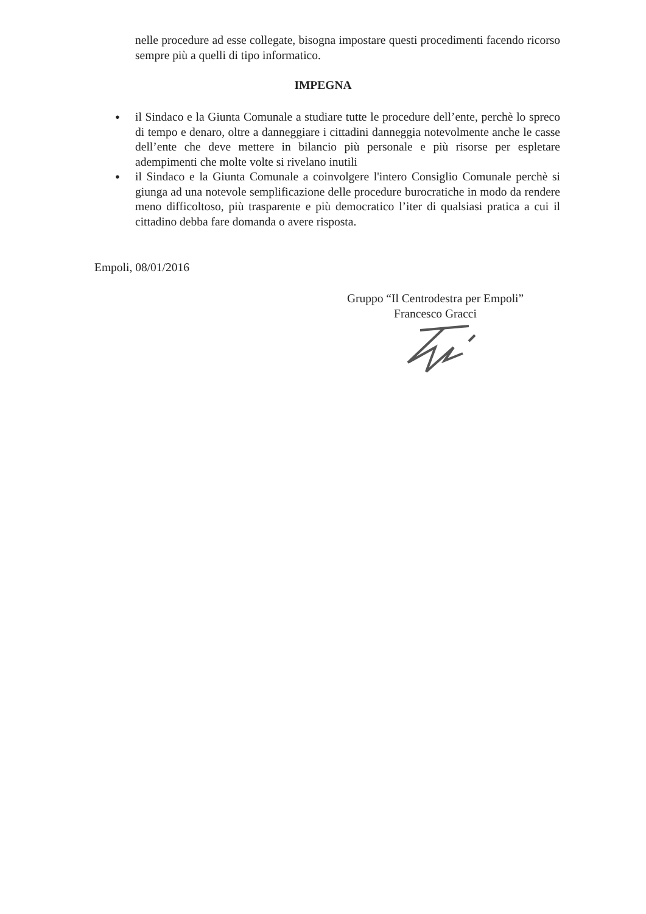nelle procedure ad esse collegate, bisogna impostare questi procedimenti facendo ricorso sempre più a quelli di tipo informatico.
IMPEGNA
● il Sindaco e la Giunta Comunale a studiare tutte le procedure dell’ente, perchè lo spreco di tempo e denaro, oltre a danneggiare i cittadini danneggia notevolmente anche le casse dell’ente che deve mettere in bilancio più personale e più risorse per espletare adempimenti che molte volte si rivelano inutili
● il Sindaco e la Giunta Comunale a coinvolgere l'intero Consiglio Comunale perchè si giunga ad una notevole semplificazione delle procedure burocratiche in modo da rendere meno difficoltoso, più trasparente e più democratico l’iter di qualsiasi pratica a cui il cittadino debba fare domanda o avere risposta.
Empoli, 08/01/2016
Gruppo “Il Centrodestra per Empoli”
Francesco Gracci